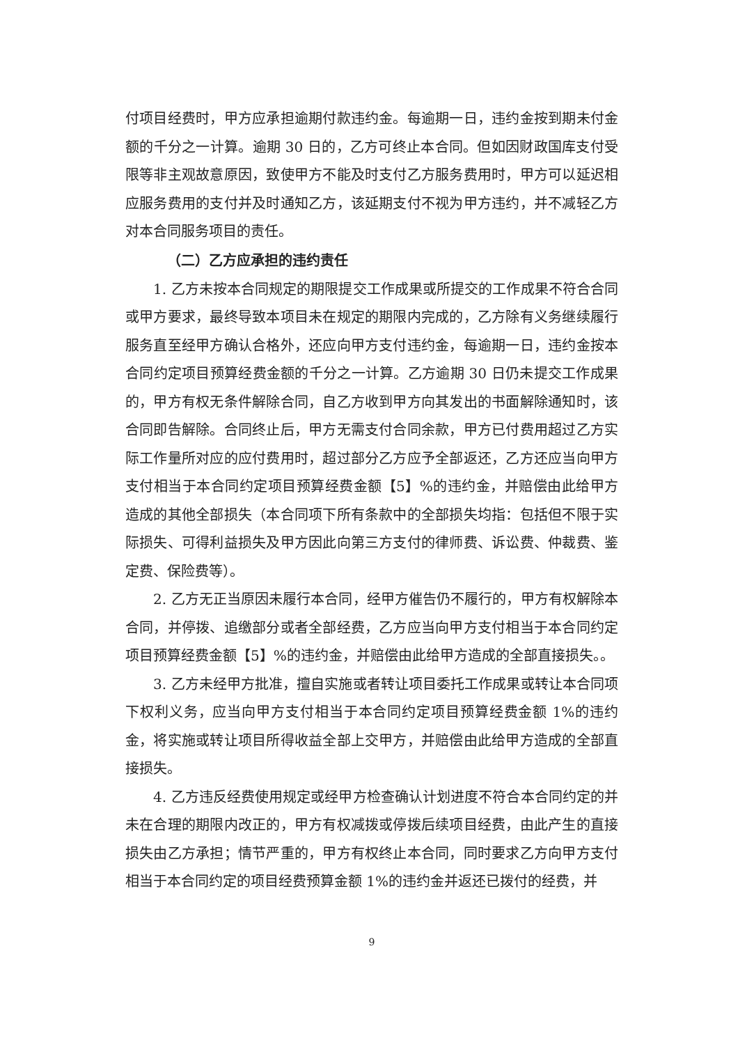付项目经费时，甲方应承担逾期付款违约金。每逾期一日，违约金按到期未付金额的千分之一计算。逾期 30 日的，乙方可终止本合同。但如因财政国库支付受限等非主观故意原因，致使甲方不能及时支付乙方服务费用时，甲方可以延迟相应服务费用的支付并及时通知乙方，该延期支付不视为甲方违约，并不减轻乙方对本合同服务项目的责任。
（二）乙方应承担的违约责任
1. 乙方未按本合同规定的期限提交工作成果或所提交的工作成果不符合合同或甲方要求，最终导致本项目未在规定的期限内完成的，乙方除有义务继续履行服务直至经甲方确认合格外，还应向甲方支付违约金，每逾期一日，违约金按本合同约定项目预算经费金额的千分之一计算。乙方逾期 30 日仍未提交工作成果的，甲方有权无条件解除合同，自乙方收到甲方向其发出的书面解除通知时，该合同即告解除。合同终止后，甲方无需支付合同余款，甲方已付费用超过乙方实际工作量所对应的应付费用时，超过部分乙方应予全部返还，乙方还应当向甲方支付相当于本合同约定项目预算经费金额【5】%的违约金，并赔偿由此给甲方造成的其他全部损失（本合同项下所有条款中的全部损失均指：包括但不限于实际损失、可得利益损失及甲方因此向第三方支付的律师费、诉讼费、仲裁费、鉴定费、保险费等）。
2. 乙方无正当原因未履行本合同，经甲方催告仍不履行的，甲方有权解除本合同，并停拨、追缴部分或者全部经费，乙方应当向甲方支付相当于本合同约定项目预算经费金额【5】%的违约金，并赔偿由此给甲方造成的全部直接损失。。
3. 乙方未经甲方批准，擅自实施或者转让项目委托工作成果或转让本合同项下权利义务，应当向甲方支付相当于本合同约定项目预算经费金额 1%的违约金，将实施或转让项目所得收益全部上交甲方，并赔偿由此给甲方造成的全部直接损失。
4. 乙方违反经费使用规定或经甲方检查确认计划进度不符合本合同约定的并未在合理的期限内改正的，甲方有权减拨或停拨后续项目经费，由此产生的直接损失由乙方承担；情节严重的，甲方有权终止本合同，同时要求乙方向甲方支付相当于本合同约定的项目经费预算金额 1%的违约金并返还已拨付的经费，并
9